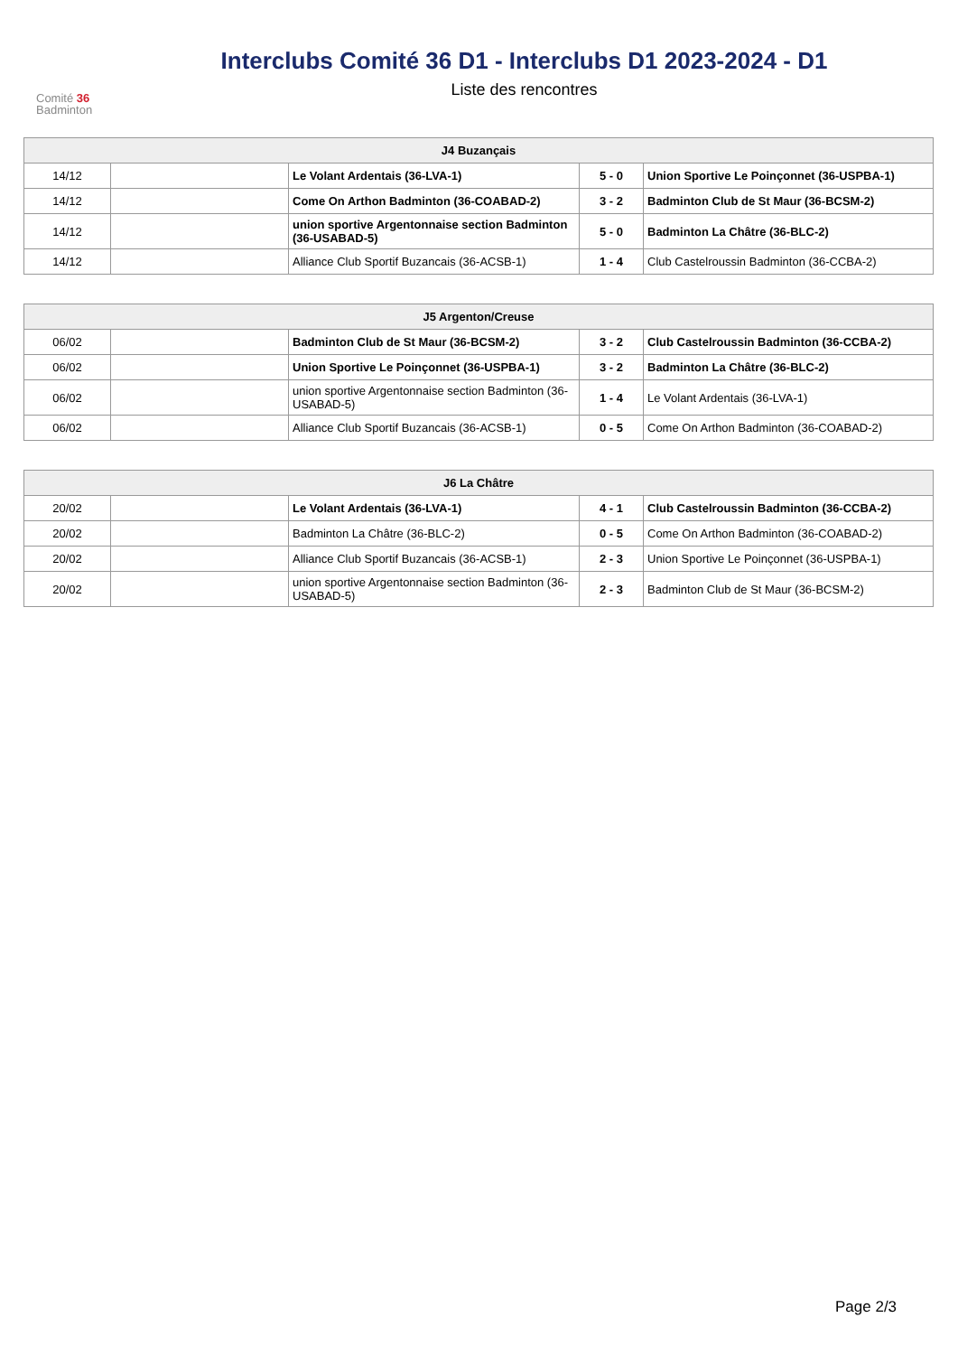Comité 36
Badminton
Interclubs Comité 36 D1 - Interclubs D1 2023-2024 - D1
Liste des rencontres
| J4 Buzançais | | | | |
| --- | --- | --- | --- | --- |
| 14/12 | | Le Volant Ardentais (36-LVA-1) | 5 - 0 | Union Sportive Le Poinçonnet (36-USPBA-1) |
| 14/12 | | Come On Arthon Badminton (36-COABAD-2) | 3 - 2 | Badminton Club de St Maur (36-BCSM-2) |
| 14/12 | | union sportive Argentonnaise section Badminton (36-USABAD-5) | 5 - 0 | Badminton La Châtre (36-BLC-2) |
| 14/12 | | Alliance Club Sportif Buzancais (36-ACSB-1) | 1 - 4 | Club Castelroussin Badminton (36-CCBA-2) |
| J5 Argenton/Creuse | | | | |
| --- | --- | --- | --- | --- |
| 06/02 | | Badminton Club de St Maur (36-BCSM-2) | 3 - 2 | Club Castelroussin Badminton (36-CCBA-2) |
| 06/02 | | Union Sportive Le Poinçonnet (36-USPBA-1) | 3 - 2 | Badminton La Châtre (36-BLC-2) |
| 06/02 | | union sportive Argentonnaise section Badminton (36-USABAD-5) | 1 - 4 | Le Volant Ardentais (36-LVA-1) |
| 06/02 | | Alliance Club Sportif Buzancais (36-ACSB-1) | 0 - 5 | Come On Arthon Badminton (36-COABAD-2) |
| J6 La Châtre | | | | |
| --- | --- | --- | --- | --- |
| 20/02 | | Le Volant Ardentais (36-LVA-1) | 4 - 1 | Club Castelroussin Badminton (36-CCBA-2) |
| 20/02 | | Badminton La Châtre (36-BLC-2) | 0 - 5 | Come On Arthon Badminton (36-COABAD-2) |
| 20/02 | | Alliance Club Sportif Buzancais (36-ACSB-1) | 2 - 3 | Union Sportive Le Poinçonnet (36-USPBA-1) |
| 20/02 | | union sportive Argentonnaise section Badminton (36-USABAD-5) | 2 - 3 | Badminton Club de St Maur (36-BCSM-2) |
Page 2/3